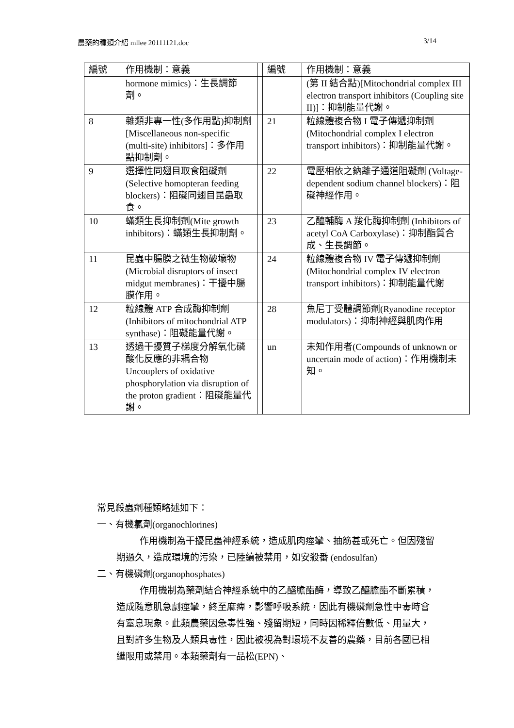農藥的種類介紹 mllee 20111121.doc 3/14
| 編號 | 作用機制：意義 | | 編號 | 作用機制：意義 |
| --- | --- | --- | --- | --- |
| | hormone mimics)：生長調節劑。 | | | (第 II 結合點)[Mitochondrial complex III electron transport inhibitors (Coupling site II)]：抑制能量代謝。 |
| 8 | 雜類非專一性(多作用點)抑制劑[Miscellaneous non-specific (multi-site) inhibitors]：多作用點抑制劑。 | | 21 | 粒線體複合物 I 電子傳遞抑制劑 (Mitochondrial complex I electron transport inhibitors)：抑制能量代謝。 |
| 9 | 選擇性同翅目取食阻礙劑 (Selective homopteran feeding blockers)：阻礙同翅目昆蟲取食。 | | 22 | 電壓相依之鈉離子通道阻礙劑 (Voltage-dependent sodium channel blockers)：阻礙神經作用。 |
| 10 | 蟎類生長抑制劑(Mite growth inhibitors)：蟎類生長抑制劑。 | | 23 | 乙醯輔酶 A 羧化酶抑制劑 (Inhibitors of acetyl CoA Carboxylase)：抑制酯質合成、生長調節。 |
| 11 | 昆蟲中腸膜之微生物破壞物 (Microbial disruptors of insect midgut membranes)：干擾中腸膜作用。 | | 24 | 粒線體複合物 IV 電子傳遞抑制劑 (Mitochondrial complex IV electron transport inhibitors)：抑制能量代謝 |
| 12 | 粒線體 ATP 合成酶抑制劑 (Inhibitors of mitochondrial ATP synthase)：阻礙能量代謝。 | | 28 | 魚尼丁受體調節劑(Ryanodine receptor modulators)：抑制神經與肌肉作用 |
| 13 | 透過干擾質子梯度分解氧化磷酸化反應的非耦合物 Uncouplers of oxidative phosphorylation via disruption of the proton gradient：阻礙能量代謝。 | | un | 未知作用者(Compounds of unknown or uncertain mode of action)：作用機制未知。 |
常見殺蟲劑種類略述如下：
一、有機氯劑(organochlorines)
作用機制為干擾昆蟲神經系統，造成肌肉痙攣、抽筋甚或死亡。但因殘留期過久，造成環境的污染，已陸續被禁用，如安殺番 (endosulfan)
二、有機磷劑(organophosphates)
作用機制為藥劑結合神經系統中的乙醯膽酯酶，導致乙醯膽酯不斷累積，造成隨意肌急劇痙攣，終至麻痺，影響呼吸系統，因此有機磷劑急性中毒時會有窒息現象。此類農藥因急毒性強、殘留期短，同時因稀釋倍數低、用量大，且對許多生物及人類具毒性，因此被視為對環境不友善的農藥，目前各國已相繼限用或禁用。本類藥劑有一品松(EPN)、